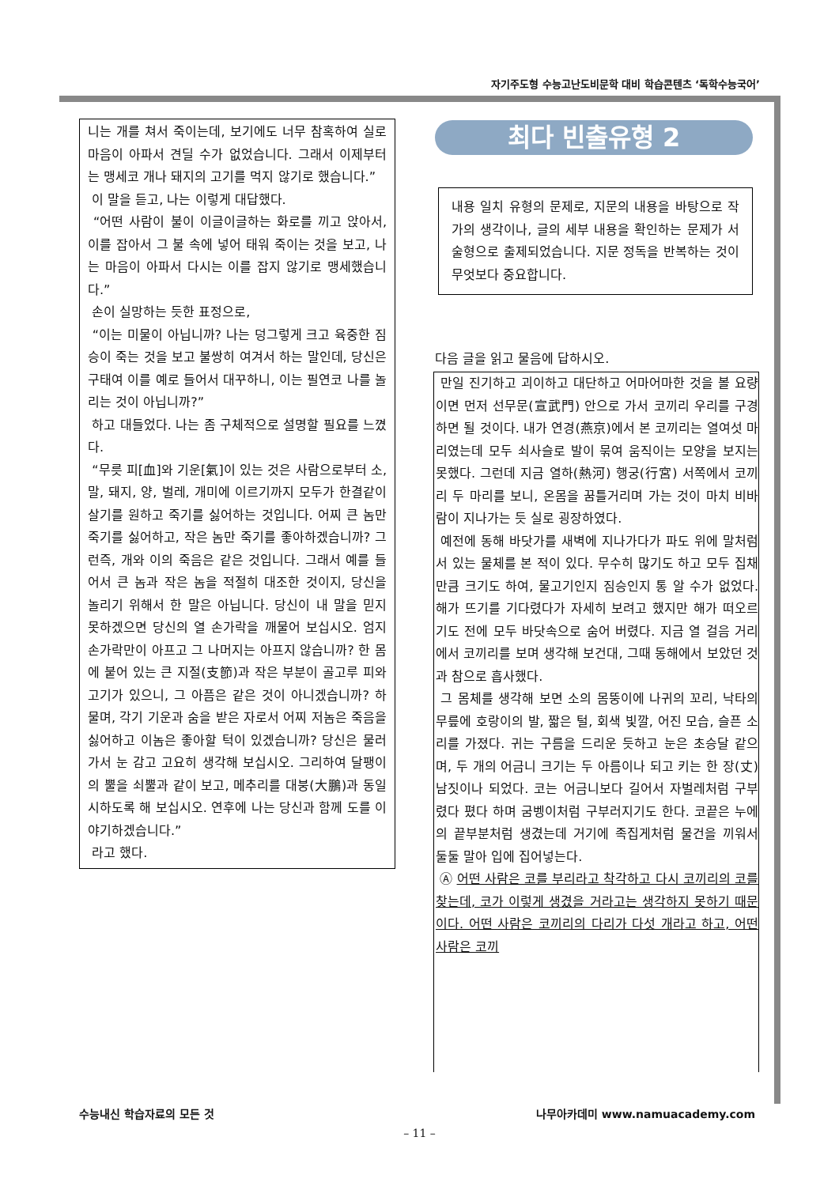자기주도형 수능고난도비문학 대비 학습콘텐츠 ‘독학수능국어’
니는 개를 쳐서 죽이는데, 보기에도 너무 참혹하여 실로 마음이 아파서 견딜 수가 없었습니다. 그래서 이제부터는 맹세코 개나 돼지의 고기를 먹지 않기로 했습니다.”
이 말을 듣고, 나는 이렇게 대답했다.
“어떤 사람이 불이 이글이글하는 화로를 끼고 앉아서, 이를 잡아서 그 불 속에 넣어 태워 죽이는 것을 보고, 나는 마음이 아파서 다시는 이를 잡지 않기로 맹세했습니다.”
손이 실망하는 듯한 표정으로,
“이는 미물이 아닙니까? 나는 덩그렇게 크고 육중한 짐승이 죽는 것을 보고 불쌍히 여겨서 하는 말인데, 당신은 구태여 이를 예로 들어서 대꾸하니, 이는 필연코 나를 놀리는 것이 아닙니까?”
하고 대들었다. 나는 좀 구체적으로 설명할 필요를 느꼈다.
“무릇 피[血]와 기운[氣]이 있는 것은 사람으로부터 소, 말, 돼지, 양, 벌레, 개미에 이르기까지 모두가 한결같이 살기를 원하고 죽기를 싫어하는 것입니다. 어찌 큰 놈만 죽기를 싫어하고, 작은 놈만 죽기를 좋아하겠습니까? 그런즉, 개와 이의 죽음은 같은 것입니다. 그래서 예를 들어서 큰 놈과 작은 놈을 적절히 대조한 것이지, 당신을 놀리기 위해서 한 말은 아닙니다. 당신이 내 말을 믿지 못하겠으면 당신의 열 손가락을 깨물어 보십시오. 엄지 손가락만이 아프고 그 나머지는 아프지 않습니까? 한 몸에 붙어 있는 큰 지절(支節)과 작은 부분이 골고루 피와 고기가 있으니, 그 아픔은 같은 것이 아니겠습니까? 하물며, 각기 기운과 숨을 받은 자로서 어찌 저놈은 죽음을 싫어하고 이놈은 좋아할 턱이 있겠습니까? 당신은 물러가서 눈 감고 고요히 생각해 보십시오. 그리하여 달팽이의 뿔을 쇠뿔과 같이 보고, 메추리를 대붕(大鵬)과 동일시하도록 해 보십시오. 연후에 나는 당신과 함께 도를 이야기하겠습니다.”
라고 했다.
최다 빈출유형 2
내용 일치 유형의 문제로, 지문의 내용을 바탕으로 작가의 생각이나, 글의 세부 내용을 확인하는 문제가 서술형으로 출제되었습니다. 지문 정독을 반복하는 것이 무엇보다 중요합니다.
다음 글을 읽고 물음에 답하시오.
만일 진기하고 괴이하고 대단하고 어마어마한 것을 볼 요량이면 먼저 선무문(宣武門) 안으로 가서 코끼리 우리를 구경하면 될 것이다. 내가 연경(燕京)에서 본 코끼리는 열여섯 마리였는데 모두 쇠사슬로 발이 묶여 움직이는 모양을 보지는 못했다. 그런데 지금 열하(熱河) 행궁(行宮) 서쪽에서 코끼리 두 마리를 보니, 온몸을 꿈틀거리며 가는 것이 마치 비바람이 지나가는 듯 실로 굉장하였다.
예전에 동해 바닷가를 새벽에 지나가다가 파도 위에 말처럼 서 있는 물체를 본 적이 있다. 무수히 많기도 하고 모두 집채만큼 크기도 하여, 물고기인지 짐승인지 통 알 수가 없었다. 해가 뜨기를 기다렸다가 자세히 보려고 했지만 해가 떠오르기도 전에 모두 바닷속으로 숨어 버렸다. 지금 열 걸음 거리에서 코끼리를 보며 생각해 보건대, 그때 동해에서 보았던 것과 참으로 흡사했다.
그 몸체를 생각해 보면 소의 몸뚱이에 나귀의 꼬리, 낙타의 무릎에 호랑이의 발, 짧은 털, 회색 빛깔, 어진 모습, 슬픈 소리를 가졌다. 귀는 구름을 드리운 듯하고 눈은 초승달 같으며, 두 개의 어금니 크기는 두 아름이나 되고 키는 한 장(丈) 남짓이나 되었다. 코는 어금니보다 길어서 자벌레처럼 구부렸다 폈다 하며 굼벵이처럼 구부러지기도 한다. 코끝은 누에의 끝부분처럼 생겼는데 거기에 족집게처럼 물건을 끼워서 둘둘 말아 입에 집어넣는다.
Ⓐ 어떤 사람은 코를 부리라고 착각하고 다시 코끼리의 코를 찾는데, 코가 이렇게 생겼을 거라고는 생각하지 못하기 때문이다. 어떤 사람은 코끼리의 다리가 다섯 개라고 하고, 어떤 사람은 코끼
수능내신 학습자료의 모든 것 나무아카데미 www.namuacademy.com
– 11 –